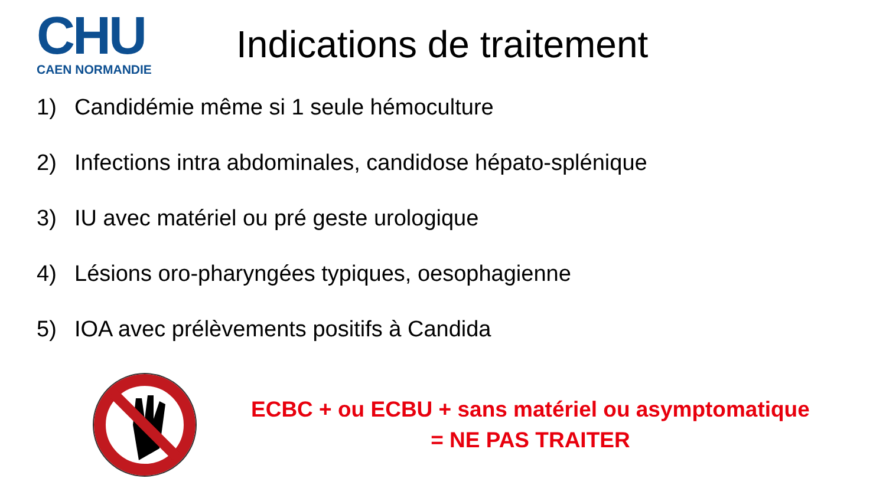CHU
CAEN NORMANDIE
Indications de traitement
1) Candidémie même si 1 seule hémoculture
2) Infections intra abdominales, candidose hépato-splénique
3) IU avec matériel ou pré geste urologique
4) Lésions oro-pharyngées typiques, oesophagienne
5) IOA avec prélèvements positifs à Candida
ECBC + ou ECBU + sans matériel ou asymptomatique
= NE PAS TRAITER